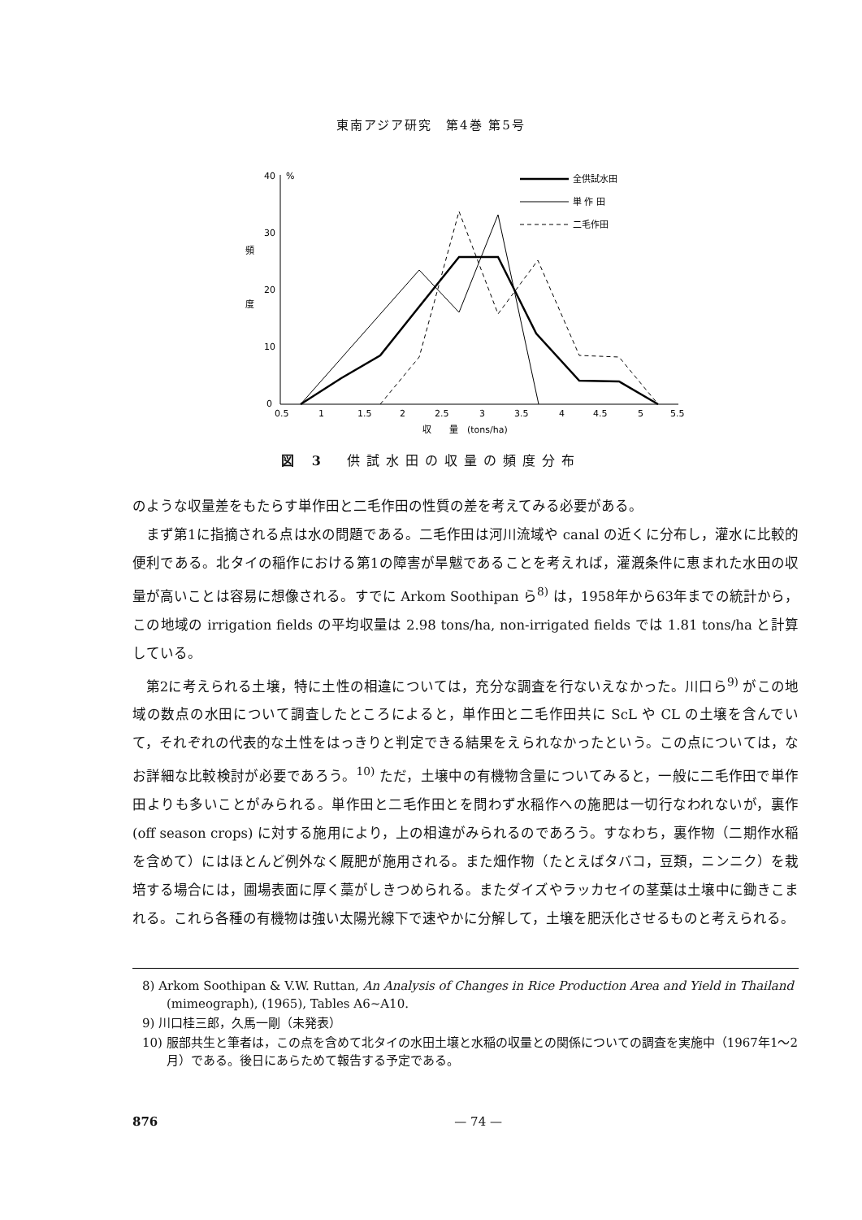東南アジア研究　第4巻 第5号
40
%
30
20
10
0
頻
度
0.5
1
1.5
2
2.5
3
3.5
4
4.5
5
5.5
収　　量　(tons/ha)
全供試水田
単 作 田
二毛作田
図 3　供試水田の収量の頻度分布
のような収量差をもたらす単作田と二毛作田の性質の差を考えてみる必要がある。
まず第1に指摘される点は水の問題である。二毛作田は河川流域や canal の近くに分布し，灌水に比較的便利である。北タイの稲作における第1の障害が旱魃であることを考えれば，灌漑条件に恵まれた水田の収量が高いことは容易に想像される。すでに Arkom Soothipan ら<sup>8)</sup> は，1958年から63年までの統計から，この地域の irrigation fields の平均収量は 2.98 tons/ha, non-irrigated fields では 1.81 tons/ha と計算している。
第2に考えられる土壌，特に土性の相違については，充分な調査を行ないえなかった。川口ら<sup>9)</sup> がこの地域の数点の水田について調査したところによると，単作田と二毛作田共に ScL や CL の土壌を含んでいて，それぞれの代表的な土性をはっきりと判定できる結果をえられなかったという。この点については，なお詳細な比較検討が必要であろう。<sup>10)</sup> ただ，土壌中の有機物含量についてみると，一般に二毛作田で単作田よりも多いことがみられる。単作田と二毛作田とを問わず水稲作への施肥は一切行なわれないが，裏作 (off season crops) に対する施用により，上の相違がみられるのであろう。すなわち，裏作物（二期作水稲を含めて）にはほとんど例外なく厩肥が施用される。また畑作物（たとえばタバコ，豆類，ニンニク）を栽培する場合には，圃場表面に厚く藁がしきつめられる。またダイズやラッカセイの茎葉は土壌中に鋤きこまれる。これら各種の有機物は強い太陽光線下で速やかに分解して，土壌を肥沃化させるものと考えられる。
8) Arkom Soothipan & V.W. Ruttan, An Analysis of Changes in Rice Production Area and Yield in Thailand (mimeograph), (1965), Tables A6~A10.
9) 川口桂三郎，久馬一剛（未発表）
10) 服部共生と筆者は，この点を含めて北タイの水田土壌と水稲の収量との関係についての調査を実施中（1967年1～2月）である。後日にあらためて報告する予定である。
876
— 74 —